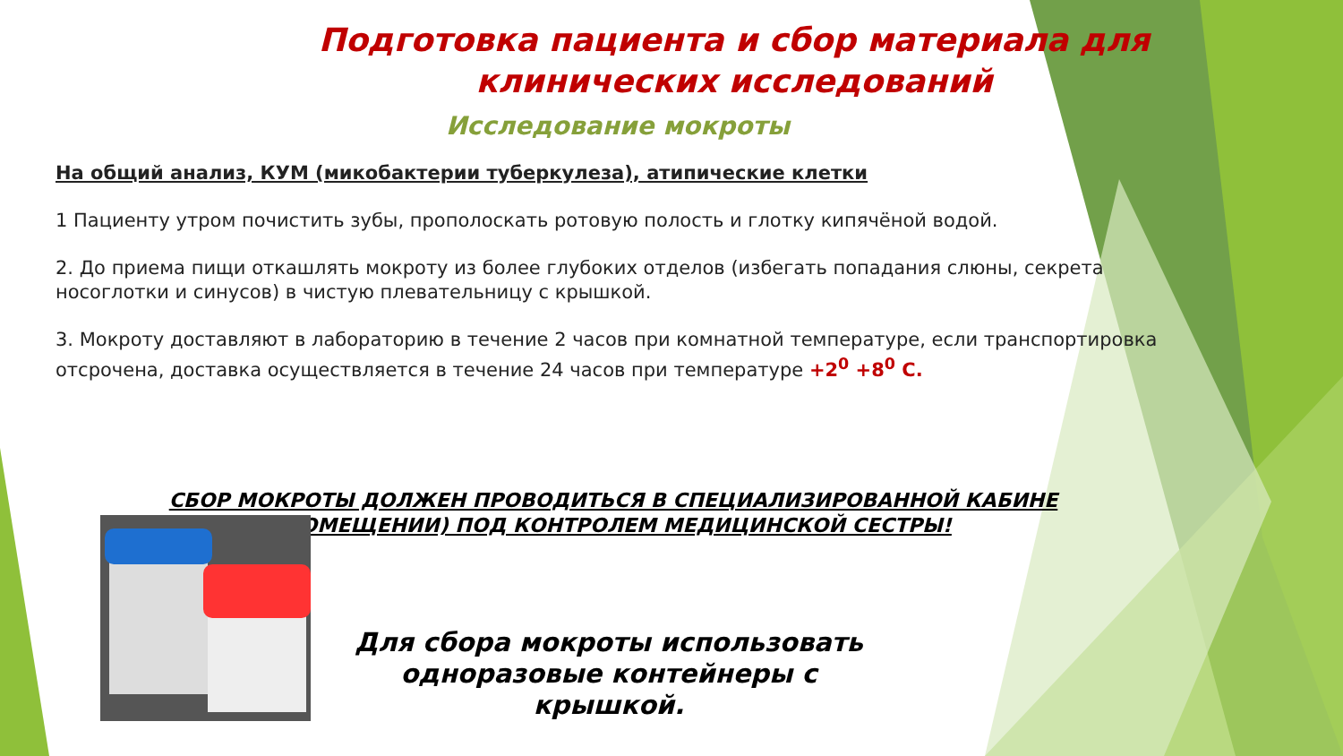Подготовка пациента и сбор материала для клинических исследований
Исследование мокроты
На общий анализ, КУМ (микобактерии туберкулеза), атипические клетки
1 Пациенту утром почистить зубы, прополоскать ротовую полость и глотку кипячёной водой.
2. До приема пищи откашлять мокроту из более глубоких отделов (избегать попадания слюны, секрета носоглотки и синусов) в чистую плевательницу с крышкой.
3. Мокроту доставляют в лабораторию в течение 2 часов при комнатной температуре, если транспортировка отсрочена, доставка осуществляется в течение 24 часов при температуре +2<sup>0</sup> +8<sup>0</sup> С.
СБОР МОКРОТЫ ДОЛЖЕН ПРОВОДИТЬСЯ В СПЕЦИАЛИЗИРОВАННОЙ КАБИНЕ (ПОМЕЩЕНИИ) ПОД КОНТРОЛЕМ МЕДИЦИНСКОЙ СЕСТРЫ!
Для сбора мокроты использовать одноразовые контейнеры с крышкой.